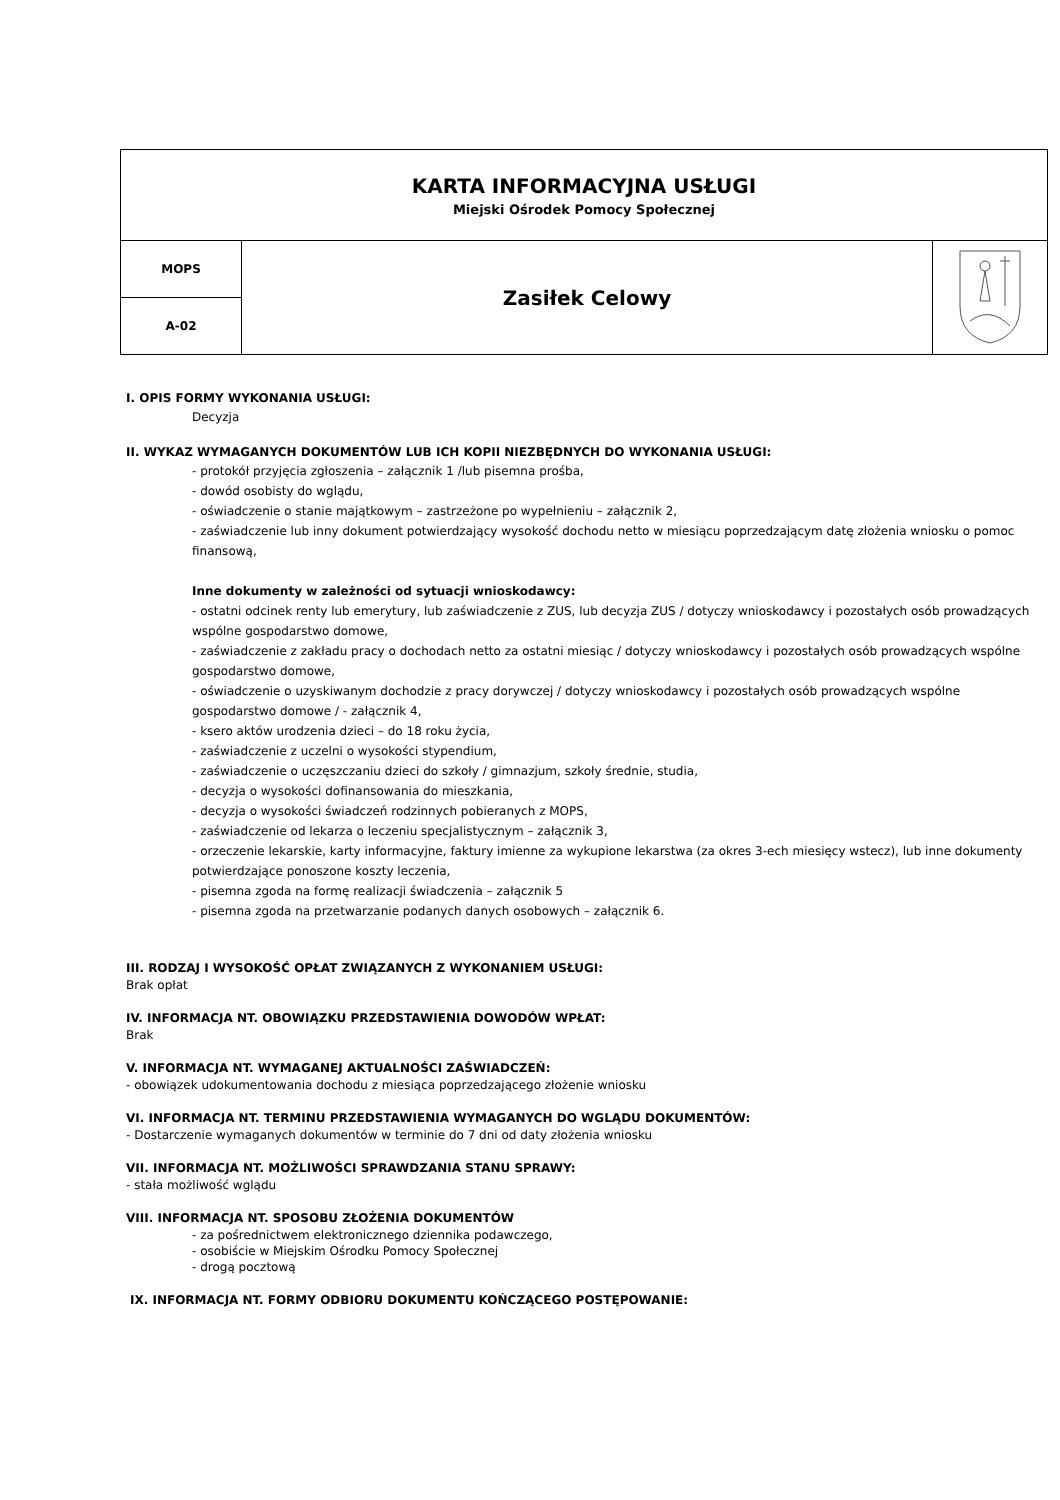| KARTA INFORMACYJNA USŁUGI Miejski Ośrodek Pomocy Społecznej | | |
| MOPS | Zasiłek Celowy | |
| A-02 | | |
I. OPIS FORMY WYKONANIA USŁUGI:
Decyzja
II. WYKAZ WYMAGANYCH DOKUMENTÓW LUB ICH KOPII NIEZBĘDNYCH DO WYKONANIA USŁUGI:
- protokół przyjęcia zgłoszenia – załącznik 1 /lub pisemna prośba,
- dowód osobisty do wglądu,
- oświadczenie o stanie majątkowym – zastrzeżone po wypełnieniu – załącznik 2,
- zaświadczenie lub inny dokument potwierdzający wysokość dochodu netto w miesiącu poprzedzającym datę złożenia wniosku o pomoc finansową,
Inne dokumenty w zależności od sytuacji wnioskodawcy:
- ostatni odcinek renty lub emerytury, lub zaświadczenie z ZUS, lub decyzja ZUS / dotyczy wnioskodawcy i pozostałych osób prowadzących wspólne gospodarstwo domowe,
- zaświadczenie z zakładu pracy o dochodach netto za ostatni miesiąc / dotyczy wnioskodawcy i pozostałych osób prowadzących wspólne gospodarstwo domowe,
- oświadczenie o uzyskiwanym dochodzie z pracy dorywczej / dotyczy wnioskodawcy i pozostałych osób prowadzących wspólne gospodarstwo domowe / - załącznik 4,
- ksero aktów urodzenia dzieci – do 18 roku życia,
- zaświadczenie z uczelni o wysokości stypendium,
- zaświadczenie o uczęszczaniu dzieci do szkoły / gimnazjum, szkoły średnie, studia,
- decyzja o wysokości dofinansowania do mieszkania,
- decyzja o wysokości świadczeń rodzinnych pobieranych z MOPS,
- zaświadczenie od lekarza o leczeniu specjalistycznym – załącznik 3,
- orzeczenie lekarskie, karty informacyjne, faktury imienne za wykupione lekarstwa (za okres 3-ech miesięcy wstecz), lub inne dokumenty potwierdzające ponoszone koszty leczenia,
- pisemna zgoda na formę realizacji świadczenia – załącznik 5
- pisemna zgoda na przetwarzanie podanych danych osobowych – załącznik 6.
III. RODZAJ I WYSOKOŚĆ OPŁAT ZWIĄZANYCH Z WYKONANIEM USŁUGI:
Brak opłat
IV. INFORMACJA NT. OBOWIĄZKU PRZEDSTAWIENIA DOWODÓW WPŁAT:
Brak
V. INFORMACJA NT. WYMAGANEJ AKTUALNOŚCI ZAŚWIADCZEŃ:
- obowiązek udokumentowania dochodu z miesiąca poprzedzającego złożenie wniosku
VI. INFORMACJA NT. TERMINU PRZEDSTAWIENIA WYMAGANYCH DO WGLĄDU DOKUMENTÓW:
- Dostarczenie wymaganych dokumentów w terminie do 7 dni od daty złożenia wniosku
VII. INFORMACJA NT. MOŻLIWOŚCI SPRAWDZANIA STANU SPRAWY:
- stała możliwość wglądu
VIII. INFORMACJA NT. SPOSOBU ZŁOŻENIA DOKUMENTÓW
- za pośrednictwem elektronicznego dziennika podawczego,
- osobiście w Miejskim Ośrodku Pomocy Społecznej
- drogą pocztową
IX. INFORMACJA NT. FORMY ODBIORU DOKUMENTU KOŃCZĄCEGO POSTĘPOWANIE: